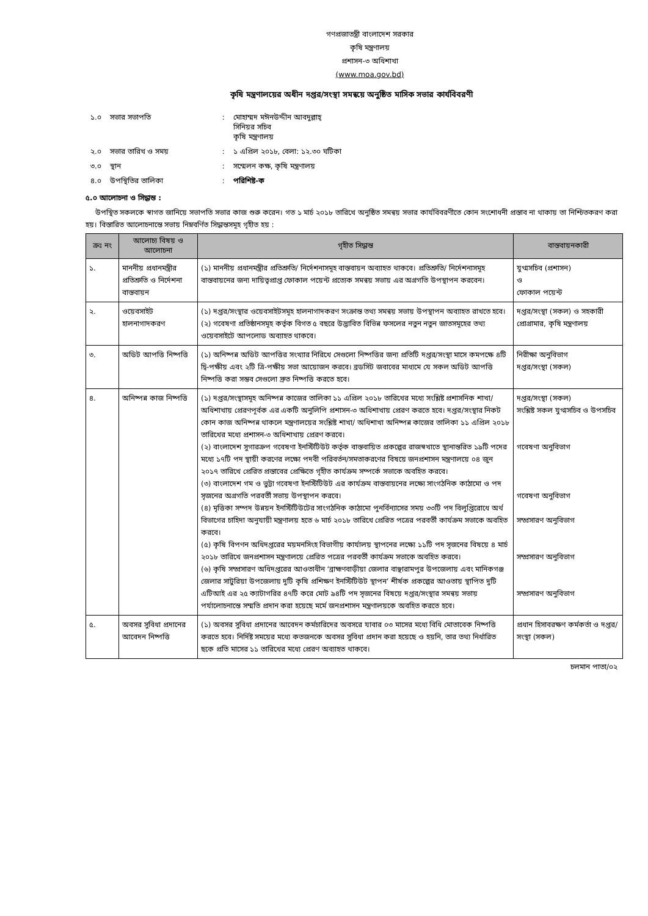গণপ্রজাতন্ত্রী বাংলাদেশ সরকার
কৃষি মন্ত্রণালয়
প্রশাসন-৩ অধিশাখা
(www.moa.gov.bd)
কৃষি মন্ত্রণালয়ের অধীন দপ্তর/সংস্থা সমন্বয়ে অনুষ্ঠিত মাসিক সভার কার্যবিবরণী
| ১.০ | সভার সভাপতি | : | মোহাম্মদ মঈনউদ্দীন আবদুল্লাহ্ সিনিয়র সচিব কৃষি মন্ত্রণালয় |
| ২.০ | সভার তারিখ ও সময় | : | ১ এপ্রিল ২০১৮, বেলা: ১২.৩০ ঘটিকা |
| ৩.০ | স্থান | : | সম্মেলন কক্ষ, কৃষি মন্ত্রণালয় |
| ৪.০ | উপস্থিতির তালিকা | : | পরিশিষ্ট-ক |
৫.০ আলোচনা ও সিদ্ধান্ত :
উপস্থিত সকলকে স্বাগত জানিয়ে সভাপতি সভার কাজ শুরু করেন। গত ১ মার্চ ২০১৮ তারিখে অনুষ্ঠিত সমন্বয় সভার কার্যবিবরণীতে কোন সংশোধনী প্রস্তাব না থাকায় তা নিশ্চিতকরণ করা হয়। বিস্তারিত আলোচনান্তে সভায় নিম্নবর্ণিত সিদ্ধান্তসমূহ গৃহীত হয় :
| ক্রঃ নং | আলোচ্য বিষয় ও আলোচনা | গৃহীত সিদ্ধান্ত | বাস্তবায়নকারী |
| --- | --- | --- | --- |
| ১. | মাননীয় প্রধানমন্ত্রীর প্রতিশ্রুতি ও নির্দেশনা বাস্তবায়ন | (১) মাননীয় প্রধানমন্ত্রীর প্রতিশ্রুতি/ নির্দেশনাসমূহ বাস্তবায়ন অব্যাহত থাকবে। প্রতিশ্রুতি/ নির্দেশনাসমূহ বাস্তবায়নের জন্য দায়িত্বপ্রাপ্ত ফোকাল পয়েন্ট প্রত্যেক সমন্বয় সভায় এর অগ্রগতি উপস্থাপন করবেন। | যুগ্মসচিব (প্রশাসন) ও ফোকাল পয়েন্ট |
| ২. | ওয়েবসাইট হালনাগাদকরণ | (১) দপ্তর/সংস্থার ওয়েবসাইটসমূহ হালনাগাদকরণ সংক্রান্ত তথ্য সমন্বয় সভায় উপস্থাপন অব্যাহত রাখতে হবে। (২) গবেষণা প্রতিষ্ঠানসমূহ কর্তৃক বিগত ৫ বছরে উদ্ভাবিত বিভিন্ন ফসলের নতুন নতুন জাতসমূহের তথ্য ওয়েবসাইটে আপলোড অব্যাহত থাকবে। | দপ্তর/সংস্থা (সকল) ও সহকারী প্রোগ্রামার, কৃষি মন্ত্রণালয় |
| ৩. | অডিট আপত্তি নিষ্পত্তি | (১) অনিষ্পন্ন অডিট আপত্তির সংখ্যার নিরিখে সেগুলো নিষ্পত্তির জন্য প্রতিটি দপ্তর/সংস্থা মাসে কমপক্ষে ৪টি দ্বি-পক্ষীয় এবং ২টি ত্রি-পক্ষীয় সভা আয়োজন করবে। ব্রডসিট জবাবের মাধ্যমে যে সকল অডিট আপত্তি নিষ্পত্তি করা সম্ভব সেগুলো দ্রুত নিষ্পত্তি করতে হবে। | নিরীক্ষা অনুবিভাগ দপ্তর/সংস্থা (সকল) |
| ৪. | অনিষ্পন্ন কাজ নিষ্পত্তি | (১) দপ্তর/সংস্থাসমূহ অনিষ্পন্ন কাজের তালিকা ১১ এপ্রিল ২০১৮ তারিখের মধ্যে সংশ্লিষ্ট প্রশাসনিক শাখা/অধিশাখায় প্রেরণপূর্বক এর একটি অনুলিপি প্রশাসন-৩ অধিশাখায় প্রেরণ করতে হবে। দপ্তর/সংস্থার নিকট কোন কাজ অনিষ্পন্ন থাকলে মন্ত্রণালয়ের সংশ্লিষ্ট শাখা/ অধিশাখা অনিষ্পন্ন কাজের তালিকা ১১ এপ্রিল ২০১৮ তারিখের মধ্যে প্রশাসন-৩ অধিশাখায় প্রেরণ করবে। (২) বাংলাদেশ সুগারক্রপ গবেষণা ইনস্টিটিউট কর্তৃক বাস্তবায়িত প্রকল্পের রাজস্বখাতে স্থানান্তরিত ১৯টি পদের মধ্যে ১৭টি পদ স্থায়ী করণের লক্ষ্যে পদবী পরিবর্তন/সমতাকরণের বিষয়ে জনপ্রশাসন মন্ত্রণালয়ে ০৪ জুন ২০১৭ তারিখে প্রেরিত প্রস্তাবের প্রেক্ষিতে গৃহীত কার্যক্রম সম্পর্কে সভাকে অবহিত করবে। (৩) বাংলাদেশ গম ও ভুট্টা গবেষণা ইনস্টিটিউট এর কার্যক্রম বাস্তবায়নের লক্ষ্যে সাংগঠনিক কাঠামো ও পদ সৃজনের অগ্রগতি পরবর্তী সভায় উপস্থাপন করবে। (৪) মৃত্তিকা সম্পদ উন্নয়ন ইনস্টিটিউটের সাংগঠনিক কাঠামো পুনর্বিন্যাসের সময় ৩৩টি পদ বিলুপ্তিরোধে অর্থ বিভাগের চাহিদা অনুযায়ী মন্ত্রণালয় হতে ৬ মার্চ ২০১৮ তারিখে প্রেরিত পত্রের পরবর্তী কার্যক্রম সভাকে অবহিত করবে। (৫) কৃষি বিপণন অধিদপ্তরের ময়মনসিংহ বিভাগীয় কার্যালয় স্থাপনের লক্ষ্যে ১১টি পদ সৃজনের বিষয়ে ৪ মার্চ ২০১৮ তারিখে জনপ্রশাসন মন্ত্রণালয়ে প্রেরিত পত্রের পরবর্তী কার্যক্রম সভাকে অবহিত করবে। (৬) কৃষি সম্প্রসারণ অধিদপ্তরের আওতাধীন ‘ব্রাহ্মণবাড়ীয়া জেলার বাঞ্ছারামপুর উপজেলায় এবং মানিকগঞ্জ জেলার সাটুরিয়া উপজেলায় দুটি কৃষি প্রশিক্ষণ ইনস্টিটিউট স্থাপন’ শীর্ষক প্রকল্পের আওতায় স্থাপিত দুটি এটিআই এর ২৫ ক্যাটাগরির ৪৭টি করে মোট ৯৪টি পদ সৃজনের বিষয়ে দপ্তর/সংস্থার সমন্বয় সভায় পর্যালোচনান্তে সম্মতি প্রদান করা হয়েছে মর্মে জনপ্রশাসন মন্ত্রণালয়কে অবহিত করতে হবে। | দপ্তর/সংস্থা (সকল) সংশ্লিষ্ট সকল যুগ্মসচিব ও উপসচিব গবেষণা অনুবিভাগ গবেষণা অনুবিভাগ সম্প্রসারণ অনুবিভাগ সম্প্রসারণ অনুবিভাগ সম্প্রসারণ অনুবিভাগ |
| ৫. | অবসর সুবিধা প্রদানের আবেদন নিষ্পত্তি | (১) অবসর সুবিধা প্রদানের আবেদন কর্মচারিদের অবসরে যাবার ০৩ মাসের মধ্যে বিধি মোতাবেক নিষ্পত্তি করতে হবে। নির্দিষ্ট সময়ের মধ্যে কতজনকে অবসর সুবিধা প্রদান করা হয়েছে ও হয়নি, তার তথ্য নির্ধারিত ছকে প্রতি মাসের ১১ তারিখের মধ্যে প্রেরণ অব্যাহত থাকবে। | প্রধান হিসাবরক্ষণ কর্মকর্তা ও দপ্তর/সংস্থা (সকল) |
চলমান পাতা/০২